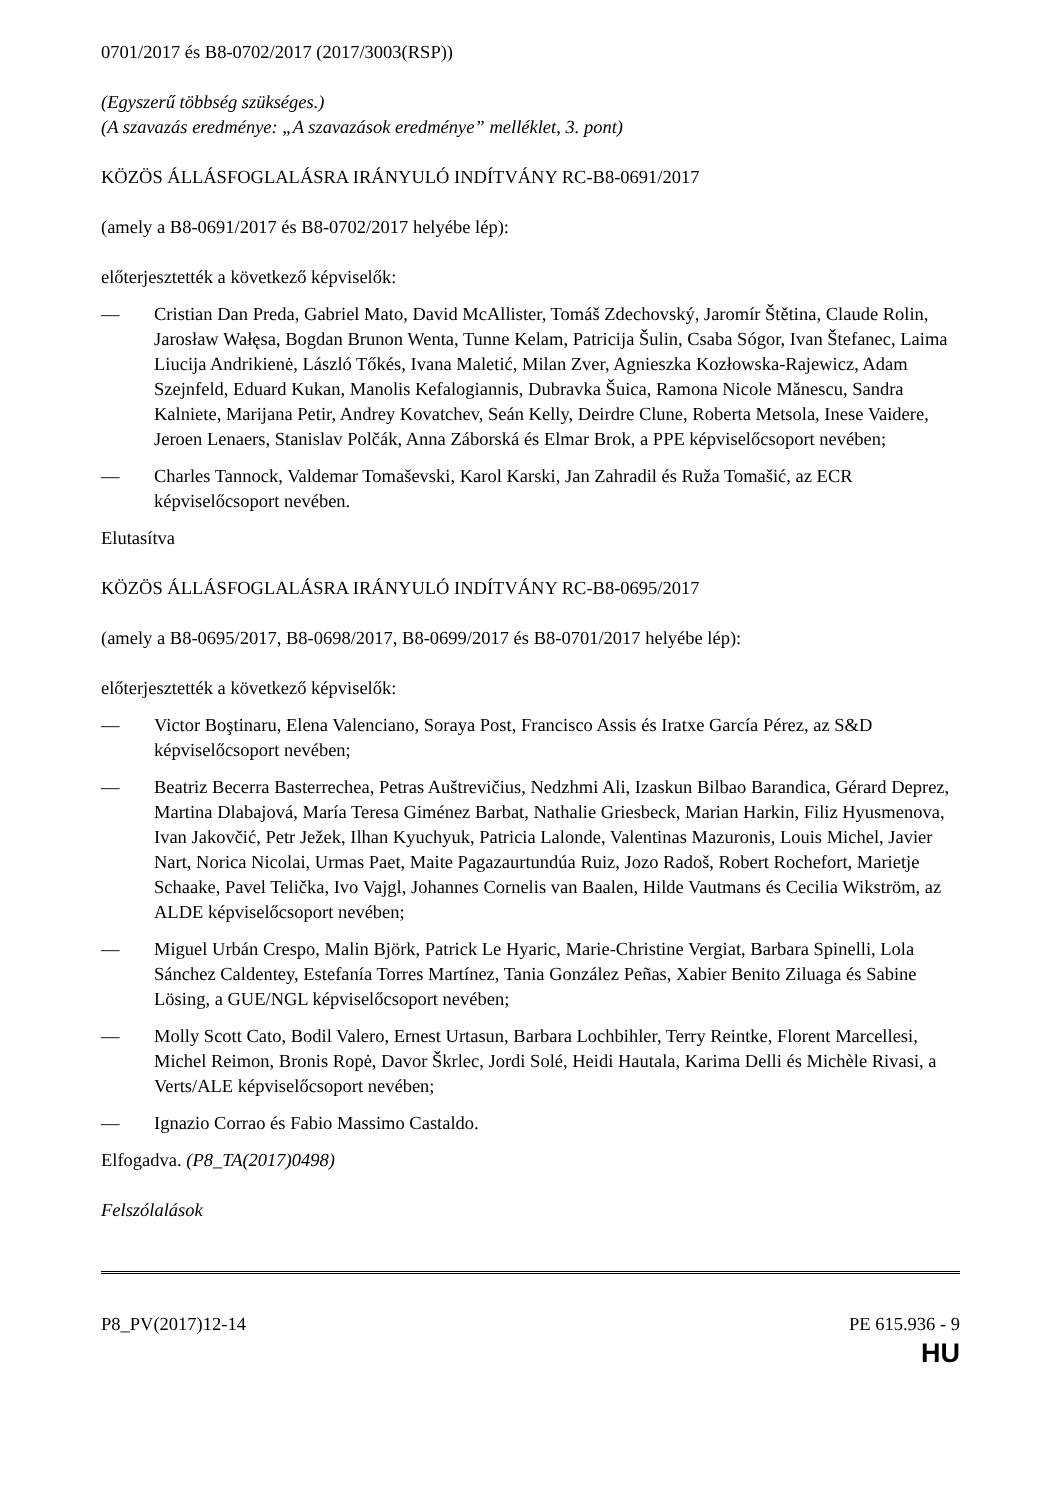0701/2017 és B8-0702/2017 (2017/3003(RSP))
(Egyszerű többség szükséges.)
(A szavazás eredménye: „A szavazások eredménye” melléklet, 3. pont)
KÖZÖS ÁLLÁSFOGLALÁSRA IRÁNYULÓ INDÍTVÁNY RC-B8-0691/2017
(amely a B8-0691/2017 és B8-0702/2017 helyébe lép):
előterjesztették a következő képviselők:
— Cristian Dan Preda, Gabriel Mato, David McAllister, Tomáš Zdechovský, Jaromír Štětina, Claude Rolin, Jarosław Wałęsa, Bogdan Brunon Wenta, Tunne Kelam, Patricija Šulin, Csaba Sógor, Ivan Štefanec, Laima Liucija Andrikienė, László Tőkés, Ivana Maletić, Milan Zver, Agnieszka Kozłowska-Rajewicz, Adam Szejnfeld, Eduard Kukan, Manolis Kefalogiannis, Dubravka Šuica, Ramona Nicole Mănescu, Sandra Kalniete, Marijana Petir, Andrey Kovatchev, Seán Kelly, Deirdre Clune, Roberta Metsola, Inese Vaidere, Jeroen Lenaers, Stanislav Polčák, Anna Záborská és Elmar Brok, a PPE képviselőcsoport nevében;
— Charles Tannock, Valdemar Tomaševski, Karol Karski, Jan Zahradil és Ruža Tomašić, az ECR képviselőcsoport nevében.
Elutasítva
KÖZÖS ÁLLÁSFOGLALÁSRA IRÁNYULÓ INDÍTVÁNY RC-B8-0695/2017
(amely a B8-0695/2017, B8-0698/2017, B8-0699/2017 és B8-0701/2017 helyébe lép):
előterjesztették a következő képviselők:
— Victor Boştinaru, Elena Valenciano, Soraya Post, Francisco Assis és Iratxe García Pérez, az S&D képviselőcsoport nevében;
— Beatriz Becerra Basterrechea, Petras Auštrevičius, Nedzhmi Ali, Izaskun Bilbao Barandica, Gérard Deprez, Martina Dlabajová, María Teresa Giménez Barbat, Nathalie Griesbeck, Marian Harkin, Filiz Hyusmenova, Ivan Jakovčić, Petr Ježek, Ilhan Kyuchyuk, Patricia Lalonde, Valentinas Mazuronis, Louis Michel, Javier Nart, Norica Nicolai, Urmas Paet, Maite Pagazaurtundúa Ruiz, Jozo Radoš, Robert Rochefort, Marietje Schaake, Pavel Telička, Ivo Vajgl, Johannes Cornelis van Baalen, Hilde Vautmans és Cecilia Wikström, az ALDE képviselőcsoport nevében;
— Miguel Urbán Crespo, Malin Björk, Patrick Le Hyaric, Marie-Christine Vergiat, Barbara Spinelli, Lola Sánchez Caldentey, Estefanía Torres Martínez, Tania González Peñas, Xabier Benito Ziluaga és Sabine Lösing, a GUE/NGL képviselőcsoport nevében;
— Molly Scott Cato, Bodil Valero, Ernest Urtasun, Barbara Lochbihler, Terry Reintke, Florent Marcellesi, Michel Reimon, Bronis Ropė, Davor Škrlec, Jordi Solé, Heidi Hautala, Karima Delli és Michèle Rivasi, a Verts/ALE képviselőcsoport nevében;
— Ignazio Corrao és Fabio Massimo Castaldo.
Elfogadva. (P8_TA(2017)0498)
Felszólalások
P8_PV(2017)12-14 PE 615.936 - 9
HU